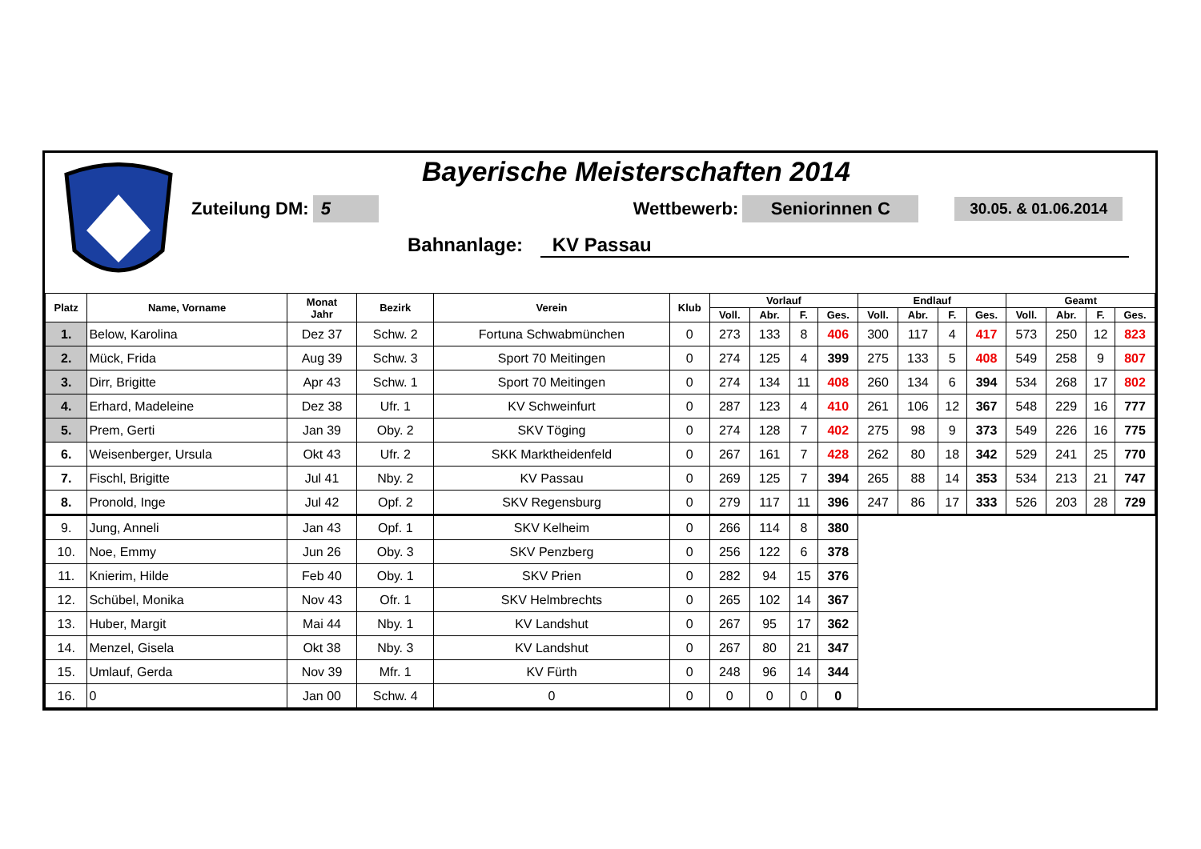Bayerische Meisterschaften 2014
Zuteilung DM: 5 Wettbewerb: Seniorinnen C 30.05. & 01.06.2014
Bahnanlage: KV Passau
| Platz | Name, Vorname | Monat Jahr | Bezirk | Verein | Klub | Vorlauf | | | | Endlauf | | | | Geamt | | | |
| --- | --- | --- | --- | --- | --- | --- | --- | --- | --- | --- | --- | --- | --- | --- | --- | --- | --- |
| | | | | | | Voll. | Abr. | F. | Ges. | Voll. | Abr. | F. | Ges. | Voll. | Abr. | F. | Ges. |
| 1. | Below, Karolina | Dez 37 | Schw. 2 | Fortuna Schwabmünchen | 0 | 273 | 133 | 8 | 406 | 300 | 117 | 4 | 417 | 573 | 250 | 12 | 823 |
| 2. | Mück, Frida | Aug 39 | Schw. 3 | Sport 70 Meitingen | 0 | 274 | 125 | 4 | 399 | 275 | 133 | 5 | 408 | 549 | 258 | 9 | 807 |
| 3. | Dirr, Brigitte | Apr 43 | Schw. 1 | Sport 70 Meitingen | 0 | 274 | 134 | 11 | 408 | 260 | 134 | 6 | 394 | 534 | 268 | 17 | 802 |
| 4. | Erhard, Madeleine | Dez 38 | Ufr. 1 | KV Schweinfurt | 0 | 287 | 123 | 4 | 410 | 261 | 106 | 12 | 367 | 548 | 229 | 16 | 777 |
| 5. | Prem, Gerti | Jan 39 | Oby. 2 | SKV Töging | 0 | 274 | 128 | 7 | 402 | 275 | 98 | 9 | 373 | 549 | 226 | 16 | 775 |
| 6. | Weisenberger, Ursula | Okt 43 | Ufr. 2 | SKK Marktheidenfeld | 0 | 267 | 161 | 7 | 428 | 262 | 80 | 18 | 342 | 529 | 241 | 25 | 770 |
| 7. | Fischl, Brigitte | Jul 41 | Nby. 2 | KV Passau | 0 | 269 | 125 | 7 | 394 | 265 | 88 | 14 | 353 | 534 | 213 | 21 | 747 |
| 8. | Pronold, Inge | Jul 42 | Opf. 2 | SKV Regensburg | 0 | 279 | 117 | 11 | 396 | 247 | 86 | 17 | 333 | 526 | 203 | 28 | 729 |
| 9. | Jung, Anneli | Jan 43 | Opf. 1 | SKV Kelheim | 0 | 266 | 114 | 8 | 380 | | | | | | | | |
| 10. | Noe, Emmy | Jun 26 | Oby. 3 | SKV Penzberg | 0 | 256 | 122 | 6 | 378 | | | | | | | | |
| 11. | Knierim, Hilde | Feb 40 | Oby. 1 | SKV Prien | 0 | 282 | 94 | 15 | 376 | | | | | | | | |
| 12. | Schübel, Monika | Nov 43 | Ofr. 1 | SKV Helmbrechts | 0 | 265 | 102 | 14 | 367 | | | | | | | | |
| 13. | Huber, Margit | Mai 44 | Nby. 1 | KV Landshut | 0 | 267 | 95 | 17 | 362 | | | | | | | | |
| 14. | Menzel, Gisela | Okt 38 | Nby. 3 | KV Landshut | 0 | 267 | 80 | 21 | 347 | | | | | | | | |
| 15. | Umlauf, Gerda | Nov 39 | Mfr. 1 | KV Fürth | 0 | 248 | 96 | 14 | 344 | | | | | | | | |
| 16. | 0 | Jan 00 | Schw. 4 | 0 | 0 | 0 | 0 | 0 | 0 | | | | | | | | |